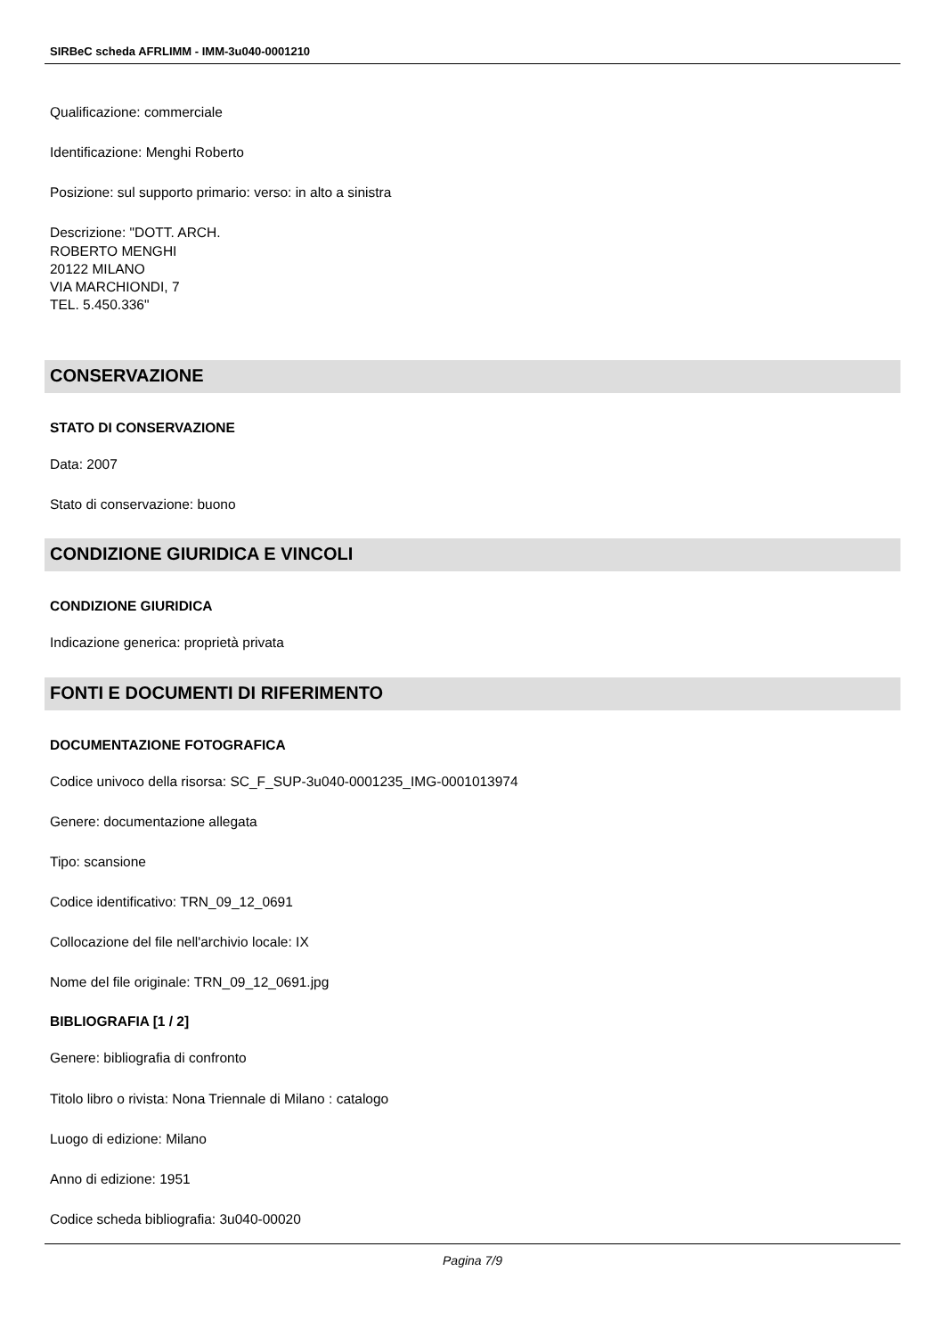SIRBeC scheda AFRLIMM - IMM-3u040-0001210
Qualificazione: commerciale
Identificazione: Menghi Roberto
Posizione: sul supporto primario: verso: in alto a sinistra
Descrizione: "DOTT. ARCH.
ROBERTO MENGHI
20122 MILANO
VIA MARCHIONDI, 7
TEL. 5.450.336"
CONSERVAZIONE
STATO DI CONSERVAZIONE
Data: 2007
Stato di conservazione: buono
CONDIZIONE GIURIDICA E VINCOLI
CONDIZIONE GIURIDICA
Indicazione generica: proprietà privata
FONTI E DOCUMENTI DI RIFERIMENTO
DOCUMENTAZIONE FOTOGRAFICA
Codice univoco della risorsa: SC_F_SUP-3u040-0001235_IMG-0001013974
Genere: documentazione allegata
Tipo: scansione
Codice identificativo: TRN_09_12_0691
Collocazione del file nell'archivio locale: IX
Nome del file originale: TRN_09_12_0691.jpg
BIBLIOGRAFIA [1 / 2]
Genere: bibliografia di confronto
Titolo libro o rivista: Nona Triennale di Milano : catalogo
Luogo di edizione: Milano
Anno di edizione: 1951
Codice scheda bibliografia: 3u040-00020
Pagina 7/9